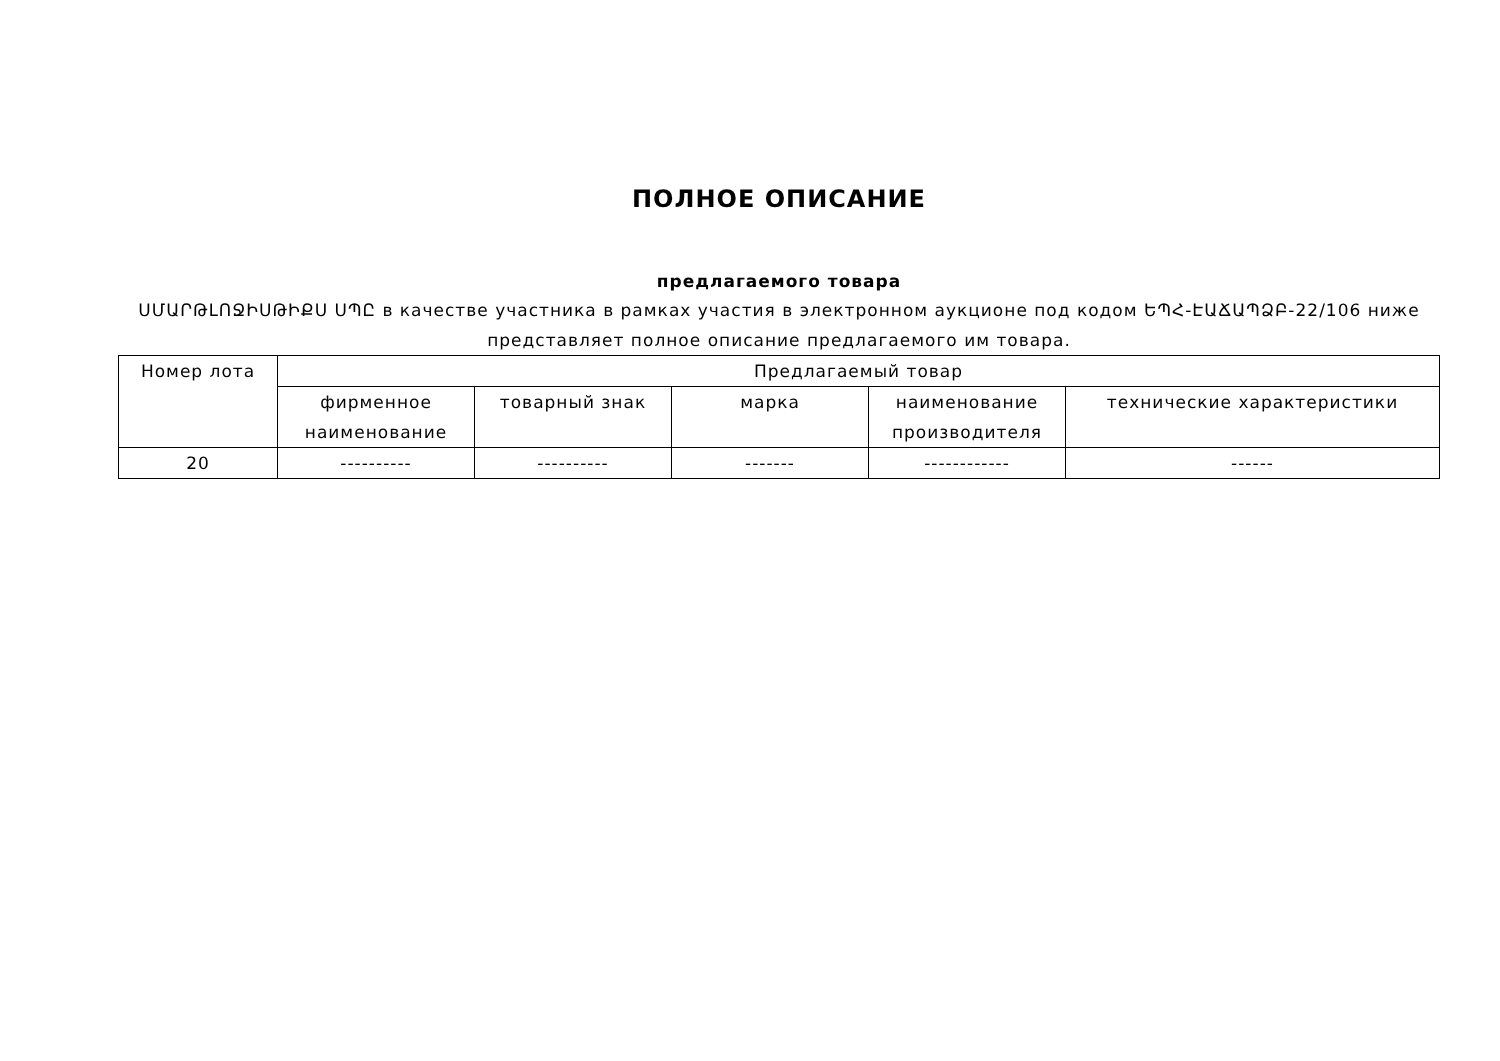ПОЛНОЕ ОПИСАНИЕ
предлагаемого товара
ՍՄԱՐԹԼՈՋԻՍԹԻՔՍ ՍՊԸ в качестве участника в рамках участия в электронном аукционе под кодом ԵՊՀ-ԷԱՃԱՊՁԲ-22/106 ниже представляет полное описание предлагаемого им товара.
| Номер лота | Предлагаемый товар | | | | |
| --- | --- | --- | --- | --- | --- |
| | фирменное наименование | товарный знак | марка | наименование производителя | технические характеристики |
| 20 | ---------- | ---------- | ------- | ------------ | ------ |